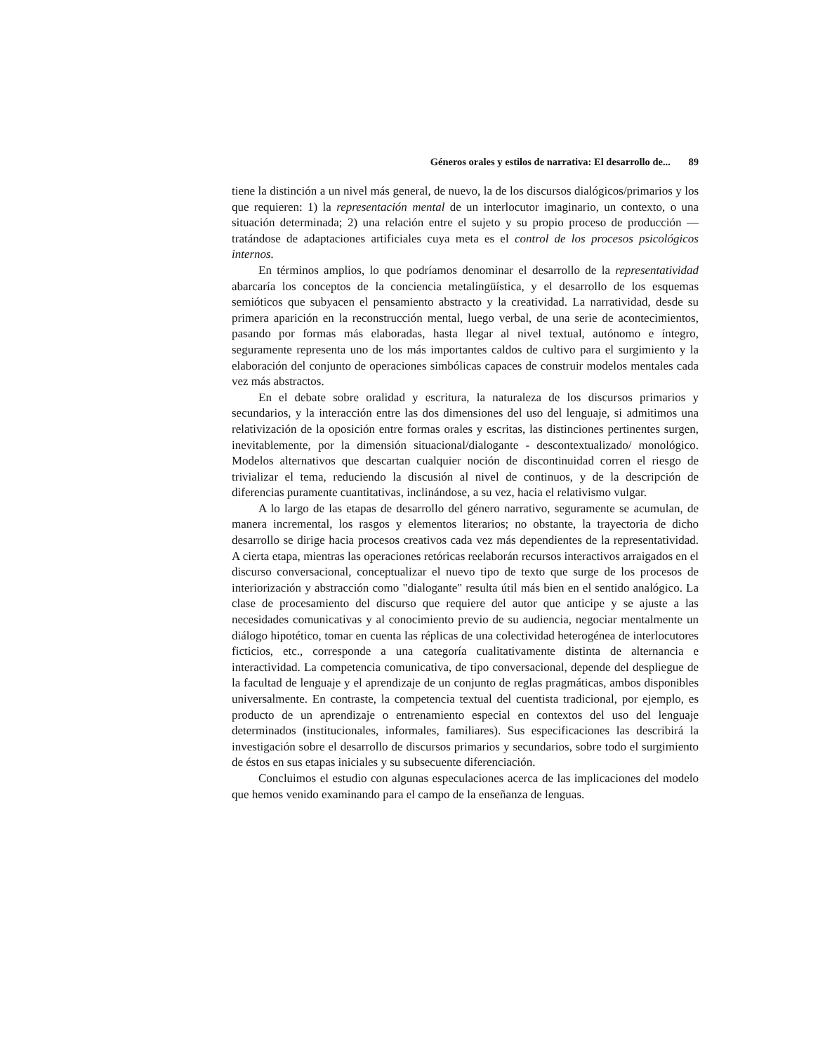Géneros orales y estilos de narrativa: El desarrollo de... 89
tiene la distinción a un nivel más general, de nuevo, la de los discursos dialógicos/primarios y los que requieren: 1) la representación mental de un interlocutor imaginario, un contexto, o una situación determinada; 2) una relación entre el sujeto y su propio proceso de producción —tratándose de adaptaciones artificiales cuya meta es el control de los procesos psicológicos internos.
En términos amplios, lo que podríamos denominar el desarrollo de la representatividad abarcaría los conceptos de la conciencia metalingüística, y el desarrollo de los esquemas semióticos que subyacen el pensamiento abstracto y la creatividad. La narratividad, desde su primera aparición en la reconstrucción mental, luego verbal, de una serie de acontecimientos, pasando por formas más elaboradas, hasta llegar al nivel textual, autónomo e íntegro, seguramente representa uno de los más importantes caldos de cultivo para el surgimiento y la elaboración del conjunto de operaciones simbólicas capaces de construir modelos mentales cada vez más abstractos.
En el debate sobre oralidad y escritura, la naturaleza de los discursos primarios y secundarios, y la interacción entre las dos dimensiones del uso del lenguaje, si admitimos una relativización de la oposición entre formas orales y escritas, las distinciones pertinentes surgen, inevitablemente, por la dimensión situacional/dialogante - descontextualizado/ monológico. Modelos alternativos que descartan cualquier noción de discontinuidad corren el riesgo de trivializar el tema, reduciendo la discusión al nivel de continuos, y de la descripción de diferencias puramente cuantitativas, inclinándose, a su vez, hacia el relativismo vulgar.
A lo largo de las etapas de desarrollo del género narrativo, seguramente se acumulan, de manera incremental, los rasgos y elementos literarios; no obstante, la trayectoria de dicho desarrollo se dirige hacia procesos creativos cada vez más dependientes de la representatividad. A cierta etapa, mientras las operaciones retóricas reelaborán recursos interactivos arraigados en el discurso conversacional, conceptualizar el nuevo tipo de texto que surge de los procesos de interiorización y abstracción como "dialogante" resulta útil más bien en el sentido analógico. La clase de procesamiento del discurso que requiere del autor que anticipe y se ajuste a las necesidades comunicativas y al conocimiento previo de su audiencia, negociar mentalmente un diálogo hipotético, tomar en cuenta las réplicas de una colectividad heterogénea de interlocutores ficticios, etc., corresponde a una categoría cualitativamente distinta de alternancia e interactividad. La competencia comunicativa, de tipo conversacional, depende del despliegue de la facultad de lenguaje y el aprendizaje de un conjunto de reglas pragmáticas, ambos disponibles universalmente. En contraste, la competencia textual del cuentista tradicional, por ejemplo, es producto de un aprendizaje o entrenamiento especial en contextos del uso del lenguaje determinados (institucionales, informales, familiares). Sus especificaciones las describirá la investigación sobre el desarrollo de discursos primarios y secundarios, sobre todo el surgimiento de éstos en sus etapas iniciales y su subsecuente diferenciación.
Concluimos el estudio con algunas especulaciones acerca de las implicaciones del modelo que hemos venido examinando para el campo de la enseñanza de lenguas.